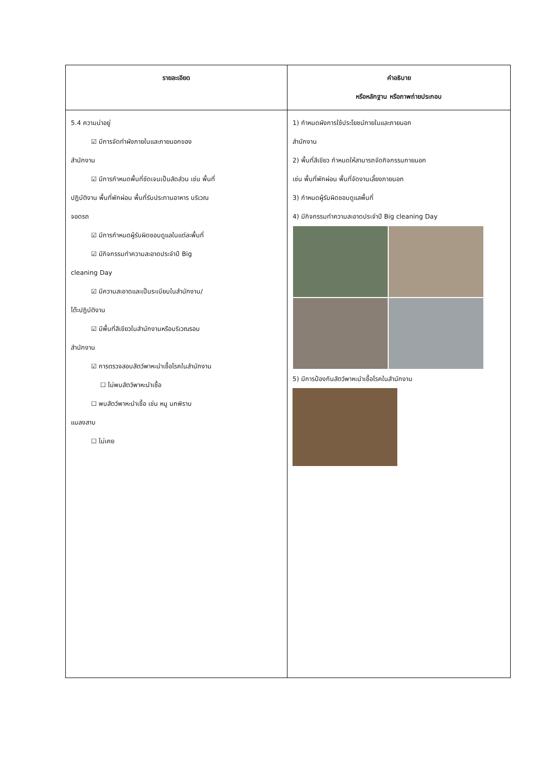| รายละเอียด | คำอธิบาย หรือหลักฐาน หรือภาพถ่ายประกอบ |
| --- | --- |
| 5.4 ความน่าอยู่ ☑ มีการจัดทำผังภายในและภายนอกของ สำนักงาน ☑ มีการกำหนดพื้นที่ชัดเจนเป็นสัดส่วน เช่น พื้นที่ ปฏิบัติงาน พื้นที่พักผ่อน พื้นที่รับประทานอาหาร บริเวณ จอดรถ ☑ มีการกำหนดผู้รับผิดชอบดูแลในแต่ละพื้นที่ ☑ มีกิจกรรมทำความสะอาดประจำปี Big cleaning Day ☑ มีความสะอาดและเป็นระเบียบในสำนักงาน/ โต๊ะปฏิบัติงาน ☑ มีพื้นที่สีเขียวในสำนักงานหรือบริเวณรอบ สำนักงาน ☑ การตรวจสอบสัตว์พาหะนำเชื้อโรคในสำนักงาน ☐ ไม่พบสัตว์พาหะนำเชื้อ ☐ พบสัตว์พาหะนำเชื้อ เช่น หนู นกพิราบ แมลงสาบ ☐ ไม่เคย | 1) กำหนดผังการใช้ประโยชน์ภายในและภายนอก สำนักงาน 2) พื้นที่สีเขียว กำหนดให้สามารถจัดกิจกรรมภายนอก เช่น พื้นที่พักผ่อน พื้นที่จัดงานเลี้ยงภายนอก 3) กำหนดผู้รับผิดชอบดูแลพื้นที่ 4) มีกิจกรรมทำความสะอาดประจำปี Big cleaning Day 5) มีการป้องกันสัตว์พาหะนำเชื้อโรคในสำนักงาน |